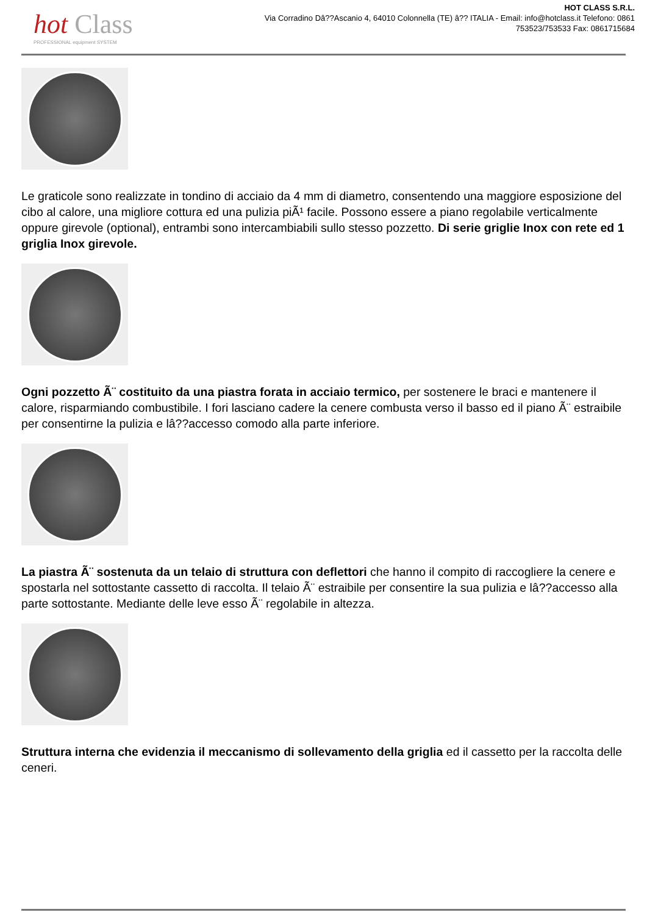hot Class
PROFESSIONAL equipment SYSTEM
HOT CLASS S.R.L.
Via Corradino Dâ??Ascanio 4, 64010 Colonnella (TE) â?? ITALIA - Email: info@hotclass.it Telefono: 0861 753523/753533 Fax: 0861715684
Le graticole sono realizzate in tondino di acciaio da 4 mm di diametro, consentendo una maggiore esposizione del cibo al calore, una migliore cottura ed una pulizia piÃ¹ facile. Possono essere a piano regolabile verticalmente oppure girevole (optional), entrambi sono intercambiabili sullo stesso pozzetto. Di serie griglie Inox con rete ed 1 griglia Inox girevole.
Ogni pozzetto Ã¨ costituito da una piastra forata in acciaio termico, per sostenere le braci e mantenere il calore, risparmiando combustibile. I fori lasciano cadere la cenere combusta verso il basso ed il piano Ã¨ estraibile per consentirne la pulizia e lâ??accesso comodo alla parte inferiore.
La piastra Ã¨ sostenuta da un telaio di struttura con deflettori che hanno il compito di raccogliere la cenere e spostarla nel sottostante cassetto di raccolta. Il telaio Ã¨ estraibile per consentire la sua pulizia e lâ??accesso alla parte sottostante. Mediante delle leve esso Ã¨ regolabile in altezza.
Struttura interna che evidenzia il meccanismo di sollevamento della griglia ed il cassetto per la raccolta delle ceneri.